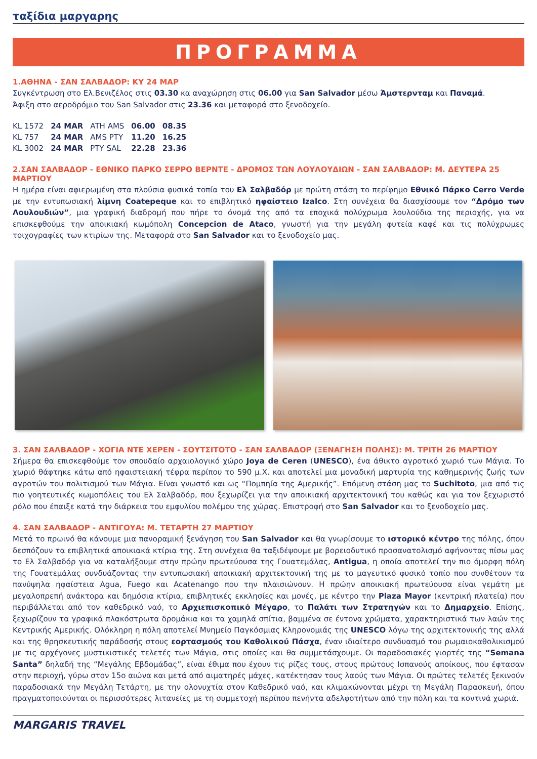ταξίδια μαργαρης
ΠΡΟΓΡΑΜΜΑ
1.ΑΘΗΝΑ - ΣΑΝ ΣΑΛΒΑΔΟΡ: ΚΥ 24 ΜΑΡ
Συγκέντρωση στο Ελ.Βενιζέλος στις 03.30 κα αναχώρηση στις 06.00 για San Salvador μέσω Άμστερνταμ και Παναμά.
Άφιξη στο αεροδρόμιο του San Salvador στις 23.36 και μεταφορά στο ξενοδοχείο.
| KL 1572 | 24 MAR | ATH AMS | 06.00 | 08.35 |
| KL 757 | 24 MAR | AMS PTY | 11.20 | 16.25 |
| KL 3002 | 24 MAR | PTY SAL | 22.28 | 23.36 |
2.ΣΑΝ ΣΑΛΒΑΔΟΡ - ΕΘΝΙΚΟ ΠΑΡΚΟ ΣΕΡΡΟ ΒΕΡΝΤΕ - ΔΡΟΜΟΣ ΤΩΝ ΛΟΥΛΟΥΔΙΩΝ - ΣΑΝ ΣΑΛΒΑΔΟΡ: Μ. ΔΕΥΤΕΡΑ 25 ΜΑΡΤΙΟΥ
Η ημέρα είναι αφιερωμένη στα πλούσια φυσικά τοπία του Ελ Σαλβαδόρ με πρώτη στάση το περίφημο Εθνικό Πάρκο Cerro Verde με την εντυπωσιακή λίμνη Coatepeque και το επιβλητικό ηφαίστειο Izalco. Στη συνέχεια θα διασχίσουμε τον “Δρόμο των Λουλουδιών”, μια γραφική διαδρομή που πήρε το όνομά της από τα εποχικά πολύχρωμα λουλούδια της περιοχής, για να επισκεφθούμε την αποικιακή κωμόπολη Concepcion de Ataco, γνωστή για την μεγάλη φυτεία καφέ και τις πολύχρωμες τοιχογραφίες των κτιρίων της. Μεταφορά στο San Salvador και το ξενοδοχείο μας.
3. ΣΑΝ ΣΑΛΒΑΔΟΡ - ΧΟΓΙΑ ΝΤΕ ΧΕΡΕΝ - ΣΟΥΤΣΙΤΟΤΟ - ΣΑΝ ΣΑΛΒΑΔΟΡ (ΞΕΝΑΓΗΣΗ ΠΟΛΗΣ): Μ. ΤΡΙΤΗ 26 ΜΑΡΤΙΟΥ
Σήμερα θα επισκεφθούμε τον σπουδαίο αρχαιολογικό χώρο Joya de Ceren (UNESCO), ένα άθικτο αγροτικό χωριό των Μάγια. Το χωριό θάφτηκε κάτω από ηφαιστειακή τέφρα περίπου το 590 μ.Χ. και αποτελεί μια μοναδική μαρτυρία της καθημερινής ζωής των αγροτών του πολιτισμού των Μάγια. Είναι γνωστό και ως “Πομπηία της Αμερικής”. Επόμενη στάση μας το Suchitoto, μια από τις πιο γοητευτικές κωμοπόλεις του Ελ Σαλβαδόρ, που ξεχωρίζει για την αποικιακή αρχιτεκτονική του καθώς και για τον ξεχωριστό ρόλο που έπαιξε κατά την διάρκεια του εμφυλίου πολέμου της χώρας. Επιστροφή στο San Salvador και το ξενοδοχείο μας.
4. ΣΑΝ ΣΑΛΒΑΔΟΡ - ΑΝΤΙΓΟΥΑ: Μ. ΤΕΤΑΡΤΗ 27 ΜΑΡΤΙΟΥ
Μετά το πρωινό θα κάνουμε μια πανοραμική ξενάγηση του San Salvador και θα γνωρίσουμε το ιστορικό κέντρο της πόλης, όπου δεσπόζουν τα επιβλητικά αποικιακά κτίρια της. Στη συνέχεια θα ταξιδέψουμε με βορειοδυτικό προσανατολισμό αφήνοντας πίσω μας το Ελ Σαλβαδόρ για να καταλήξουμε στην πρώην πρωτεύουσα της Γουατεμάλας, Antigua, η οποία αποτελεί την πιο όμορφη πόλη της Γουατεμάλας συνδυάζοντας την εντυπωσιακή αποικιακή αρχιτεκτονική της με το μαγευτικό φυσικό τοπίο που συνθέτουν τα πανύψηλα ηφαίστεια Agua, Fuego και Acatenango που την πλαισιώνουν. Η πρώην αποικιακή πρωτεύουσα είναι γεμάτη με μεγαλοπρεπή ανάκτορα και δημόσια κτίρια, επιβλητικές εκκλησίες και μονές, με κέντρο την Plaza Mayor (κεντρική πλατεία) που περιβάλλεται από τον καθεδρικό ναό, το Αρχιεπισκοπικό Μέγαρο, το Παλάτι των Στρατηγών και το Δημαρχείο. Επίσης, ξεχωρίζουν τα γραφικά πλακόστρωτα δρομάκια και τα χαμηλά σπίτια, βαμμένα σε έντονα χρώματα, χαρακτηριστικά των λαών της Κεντρικής Αμερικής. Ολόκληρη η πόλη αποτελεί Μνημείο Παγκόσμιας Κληρονομιάς της UNESCO λόγω της αρχιτεκτονικής της αλλά και της θρησκευτικής παράδοσής στους εορτασμούς του Καθολικού Πάσχα, έναν ιδιαίτερο συνδυασμό του ρωμαιοκαθολικισμού με τις αρχέγονες μυστικιστικές τελετές των Μάγια, στις οποίες και θα συμμετάσχουμε. Οι παραδοσιακές γιορτές της “Semana Santa” δηλαδή της “Μεγάλης Εβδομάδας”, είναι έθιμα που έχουν τις ρίζες τους, στους πρώτους Ισπανούς αποίκους, που έφτασαν στην περιοχή, γύρω στον 15ο αιώνα και μετά από αιματηρές μάχες, κατέκτησαν τους λαούς των Μάγια. Οι πρώτες τελετές ξεκινούν παραδοσιακά την Μεγάλη Τετάρτη, με την ολονυχτία στον Καθεδρικό ναό, και κλιμακώνονται μέχρι τη Μεγάλη Παρασκευή, όπου πραγματοποιούνται οι περισσότερες λιτανείες με τη συμμετοχή περίπου πενήντα αδελφοτήτων από την πόλη και τα κοντινά χωριά.
MARGARIS TRAVEL